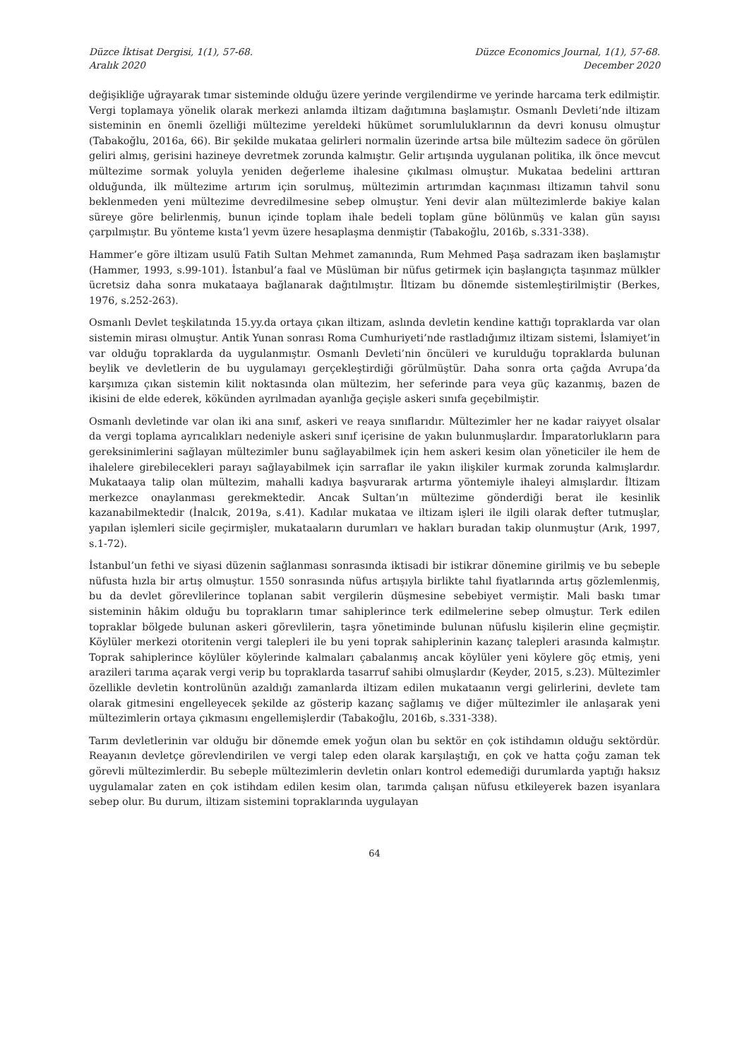Düzce İktisat Dergisi, 1(1), 57-68.
Aralık 2020
Düzce Economics Journal, 1(1), 57-68.
December 2020
değişikliğe uğrayarak tımar sisteminde olduğu üzere yerinde vergilendirme ve yerinde harcama terk edilmiştir. Vergi toplamaya yönelik olarak merkezi anlamda iltizam dağıtımına başlamıştır. Osmanlı Devleti’nde iltizam sisteminin en önemli özelliği mültezime yereldeki hükümet sorumluluklarının da devri konusu olmuştur (Tabakoğlu, 2016a, 66). Bir şekilde mukataa gelirleri normalin üzerinde artsa bile mültezim sadece ön görülen geliri almış, gerisini hazineye devretmek zorunda kalmıştır. Gelir artışında uygulanan politika, ilk önce mevcut mültezime sormak yoluyla yeniden değerleme ihalesine çıkılması olmuştur. Mukataa bedelini arttıran olduğunda, ilk mültezime artırım için sorulmuş, mültezimin artırımdan kaçınması iltizamın tahvil sonu beklenmeden yeni mültezime devredilmesine sebep olmuştur. Yeni devir alan mültezimlerde bakiye kalan süreye göre belirlenmiş, bunun içinde toplam ihale bedeli toplam güne bölünmüş ve kalan gün sayısı çarpılmıştır. Bu yönteme kısta’l yevm üzere hesaplaşma denmiştir (Tabakoğlu, 2016b, s.331-338).
Hammer’e göre iltizam usulü Fatih Sultan Mehmet zamanında, Rum Mehmed Paşa sadrazam iken başlamıştır (Hammer, 1993, s.99-101). İstanbul’a faal ve Müslüman bir nüfus getirmek için başlangıçta taşınmaz mülkler ücretsiz daha sonra mukataaya bağlanarak dağıtılmıştır. İltizam bu dönemde sistemleştirilmiştir (Berkes, 1976, s.252-263).
Osmanlı Devlet teşkilatında 15.yy.da ortaya çıkan iltizam, aslında devletin kendine kattığı topraklarda var olan sistemin mirası olmuştur. Antik Yunan sonrası Roma Cumhuriyeti’nde rastladığımız iltizam sistemi, İslamiyet’in var olduğu topraklarda da uygulanmıştır. Osmanlı Devleti’nin öncüleri ve kurulduğu topraklarda bulunan beylik ve devletlerin de bu uygulamayı gerçekleştirdiği görülmüştür. Daha sonra orta çağda Avrupa’da karşımıza çıkan sistemin kilit noktasında olan mültezim, her seferinde para veya güç kazanmış, bazen de ikisini de elde ederek, kökünden ayrılmadan ayanlığa geçişle askeri sınıfa geçebilmiştir.
Osmanlı devletinde var olan iki ana sınıf, askeri ve reaya sınıflarıdır. Mültezimler her ne kadar raiyyet olsalar da vergi toplama ayrıcalıkları nedeniyle askeri sınıf içerisine de yakın bulunmuşlardır. İmparatorlukların para gereksinimlerini sağlayan mültezimler bunu sağlayabilmek için hem askeri kesim olan yöneticiler ile hem de ihalelere girebilecekleri parayı sağlayabilmek için sarraflar ile yakın ilişkiler kurmak zorunda kalmışlardır. Mukataaya talip olan mültezim, mahalli kadıya başvurarak artırma yöntemiyle ihaleyi almışlardır. İltizam merkezce onaylanması gerekmektedir. Ancak Sultan’ın mültezime gönderdiği berat ile kesinlik kazanabilmektedir (İnalcık, 2019a, s.41). Kadılar mukataa ve iltizam işleri ile ilgili olarak defter tutmuşlar, yapılan işlemleri sicile geçirmişler, mukataaların durumları ve hakları buradan takip olunmuştur (Arık, 1997, s.1-72).
İstanbul’un fethi ve siyasi düzenin sağlanması sonrasında iktisadi bir istikrar dönemine girilmiş ve bu sebeple nüfusta hızla bir artış olmuştur. 1550 sonrasında nüfus artışıyla birlikte tahıl fiyatlarında artış gözlemlenmiş, bu da devlet görevlilerince toplanan sabit vergilerin düşmesine sebebiyet vermiştir. Mali baskı tımar sisteminin hâkim olduğu bu toprakların tımar sahiplerince terk edilmelerine sebep olmuştur. Terk edilen topraklar bölgede bulunan askeri görevlilerin, taşra yönetiminde bulunan nüfuslu kişilerin eline geçmiştir. Köylüler merkezi otoritenin vergi talepleri ile bu yeni toprak sahiplerinin kazanç talepleri arasında kalmıştır. Toprak sahiplerince köylüler köylerinde kalmaları çabalanmış ancak köylüler yeni köylere göç etmiş, yeni arazileri tarıma açarak vergi verip bu topraklarda tasarruf sahibi olmuşlardır (Keyder, 2015, s.23). Mültezimler özellikle devletin kontrolünün azaldığı zamanlarda iltizam edilen mukataanın vergi gelirlerini, devlete tam olarak gitmesini engelleyecek şekilde az gösterip kazanç sağlamış ve diğer mültezimler ile anlaşarak yeni mültezimlerin ortaya çıkmasını engellemişlerdir (Tabakoğlu, 2016b, s.331-338).
Tarım devletlerinin var olduğu bir dönemde emek yoğun olan bu sektör en çok istihdamın olduğu sektördür. Reayanın devletçe görevlendirilen ve vergi talep eden olarak karşılaştığı, en çok ve hatta çoğu zaman tek görevli mültezimlerdir. Bu sebeple mültezimlerin devletin onları kontrol edemediği durumlarda yaptığı haksız uygulamalar zaten en çok istihdam edilen kesim olan, tarımda çalışan nüfusu etkileyerek bazen isyanlara sebep olur. Bu durum, iltizam sistemini topraklarında uygulayan
64